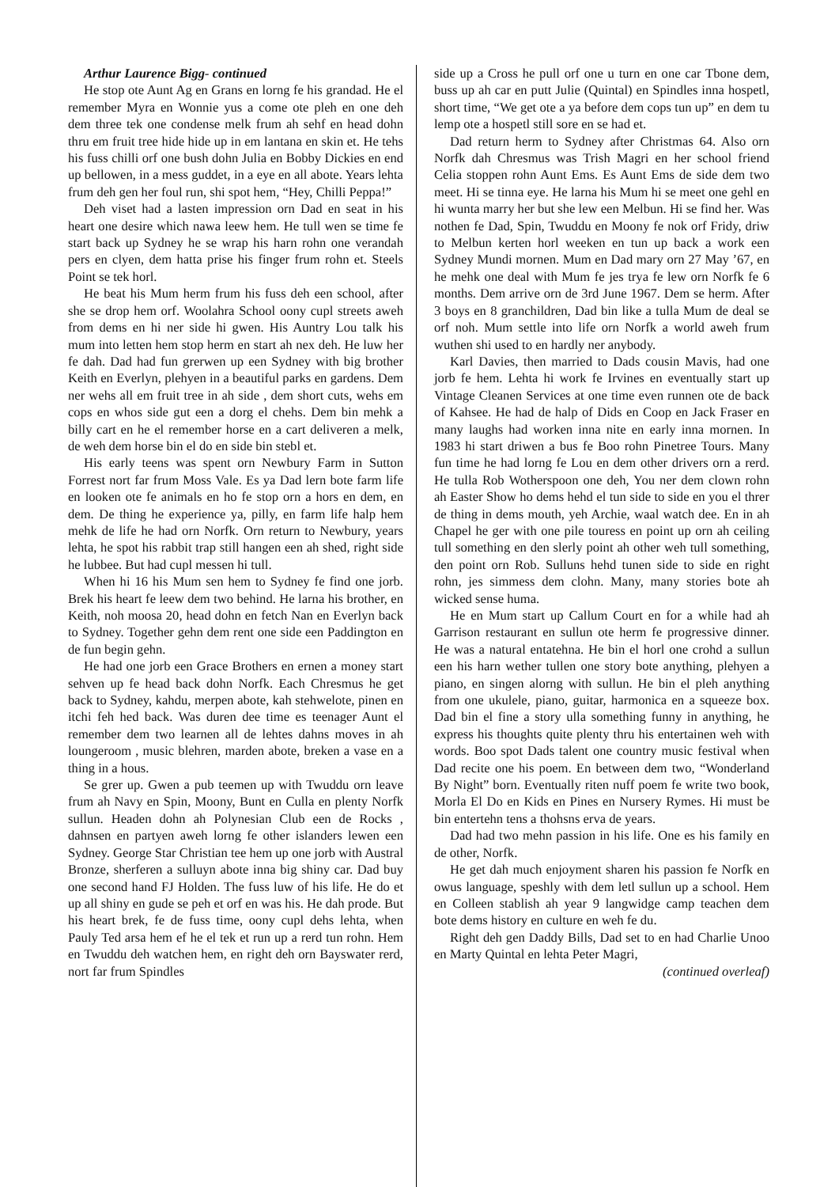Arthur Laurence Bigg- continued
He stop ote Aunt Ag en Grans en lorng fe his grandad. He el remember Myra en Wonnie yus a come ote pleh en one deh dem three tek one condense melk frum ah sehf en head dohn thru em fruit tree hide hide up in em lantana en skin et. He tehs his fuss chilli orf one bush dohn Julia en Bobby Dickies en end up bellowen, in a mess guddet, in a eye en all abote. Years lehta frum deh gen her foul run, shi spot hem, “Hey, Chilli Peppa!”
Deh viset had a lasten impression orn Dad en seat in his heart one desire which nawa leew hem. He tull wen se time fe start back up Sydney he se wrap his harn rohn one verandah pers en clyen, dem hatta prise his finger frum rohn et. Steels Point se tek horl.
He beat his Mum herm frum his fuss deh een school, after she se drop hem orf. Woolahra School oony cupl streets aweh from dems en hi ner side hi gwen. His Auntry Lou talk his mum into letten hem stop herm en start ah nex deh. He luw her fe dah. Dad had fun grerwen up een Sydney with big brother Keith en Everlyn, plehyen in a beautiful parks en gardens. Dem ner wehs all em fruit tree in ah side , dem short cuts, wehs em cops en whos side gut een a dorg el chehs. Dem bin mehk a billy cart en he el remember horse en a cart deliveren a melk, de weh dem horse bin el do en side bin stebl et.
His early teens was spent orn Newbury Farm in Sutton Forrest nort far frum Moss Vale. Es ya Dad lern bote farm life en looken ote fe animals en ho fe stop orn a hors en dem, en dem. De thing he experience ya, pilly, en farm life halp hem mehk de life he had orn Norfk. Orn return to Newbury, years lehta, he spot his rabbit trap still hangen een ah shed, right side he lubbee. But had cupl messen hi tull.
When hi 16 his Mum sen hem to Sydney fe find one jorb. Brek his heart fe leew dem two behind. He larna his brother, en Keith, noh moosa 20, head dohn en fetch Nan en Everlyn back to Sydney. Together gehn dem rent one side een Paddington en de fun begin gehn.
He had one jorb een Grace Brothers en ernen a money start sehven up fe head back dohn Norfk. Each Chresmus he get back to Sydney, kahdu, merpen abote, kah stehwelote, pinen en itchi feh hed back. Was duren dee time es teenager Aunt el remember dem two learnen all de lehtes dahns moves in ah loungeroom , music blehren, marden abote, breken a vase en a thing in a hous.
Se grer up. Gwen a pub teemen up with Twuddu orn leave frum ah Navy en Spin, Moony, Bunt en Culla en plenty Norfk sullun. Headen dohn ah Polynesian Club een de Rocks , dahnsen en partyen aweh lorng fe other islanders lewen een Sydney. George Star Christian tee hem up one jorb with Austral Bronze, sherferen a sulluyn abote inna big shiny car. Dad buy one second hand FJ Holden. The fuss luw of his life. He do et up all shiny en gude se peh et orf en was his. He dah prode. But his heart brek, fe de fuss time, oony cupl dehs lehta, when Pauly Ted arsa hem ef he el tek et run up a rerd tun rohn. Hem en Twuddu deh watchen hem, en right deh orn Bayswater rerd, nort far frum Spindles
side up a Cross he pull orf one u turn en one car Tbone dem, buss up ah car en putt Julie (Quintal) en Spindles inna hospetl, short time, “We get ote a ya before dem cops tun up” en dem tu lemp ote a hospetl still sore en se had et.
Dad return herm to Sydney after Christmas 64. Also orn Norfk dah Chresmus was Trish Magri en her school friend Celia stoppen rohn Aunt Ems. Es Aunt Ems de side dem two meet. Hi se tinna eye. He larna his Mum hi se meet one gehl en hi wunta marry her but she lew een Melbun. Hi se find her. Was nothen fe Dad, Spin, Twuddu en Moony fe nok orf Fridy, driw to Melbun kerten horl weeken en tun up back a work een Sydney Mundi mornen. Mum en Dad mary orn 27 May ’67, en he mehk one deal with Mum fe jes trya fe lew orn Norfk fe 6 months. Dem arrive orn de 3rd June 1967. Dem se herm. After 3 boys en 8 granchildren, Dad bin like a tulla Mum de deal se orf noh. Mum settle into life orn Norfk a world aweh frum wuthen shi used to en hardly ner anybody.
Karl Davies, then married to Dads cousin Mavis, had one jorb fe hem. Lehta hi work fe Irvines en eventually start up Vintage Cleanen Services at one time even runnen ote de back of Kahsee. He had de halp of Dids en Coop en Jack Fraser en many laughs had worken inna nite en early inna mornen. In 1983 hi start driwen a bus fe Boo rohn Pinetree Tours. Many fun time he had lorng fe Lou en dem other drivers orn a rerd. He tulla Rob Wotherspoon one deh, You ner dem clown rohn ah Easter Show ho dems hehd el tun side to side en you el threr de thing in dems mouth, yeh Archie, waal watch dee. En in ah Chapel he ger with one pile touress en point up orn ah ceiling tull something en den slerly point ah other weh tull something, den point orn Rob. Sulluns hehd tunen side to side en right rohn, jes simmess dem clohn. Many, many stories bote ah wicked sense huma.
He en Mum start up Callum Court en for a while had ah Garrison restaurant en sullun ote herm fe progressive dinner. He was a natural entatehna. He bin el horl one crohd a sullun een his harn wether tullen one story bote anything, plehyen a piano, en singen alorng with sullun. He bin el pleh anything from one ukulele, piano, guitar, harmonica en a squeeze box. Dad bin el fine a story ulla something funny in anything, he express his thoughts quite plenty thru his entertainen weh with words. Boo spot Dads talent one country music festival when Dad recite one his poem. En between dem two, “Wonderland By Night” born. Eventually riten nuff poem fe write two book, Morla El Do en Kids en Pines en Nursery Rymes. Hi must be bin entertehn tens a thohsns erva de years.
Dad had two mehn passion in his life. One es his family en de other, Norfk.
He get dah much enjoyment sharen his passion fe Norfk en owus language, speshly with dem letl sullun up a school. Hem en Colleen stablish ah year 9 langwidge camp teachen dem bote dems history en culture en weh fe du.
Right deh gen Daddy Bills, Dad set to en had Charlie Unoo en Marty Quintal en lehta Peter Magri,
(continued overleaf)